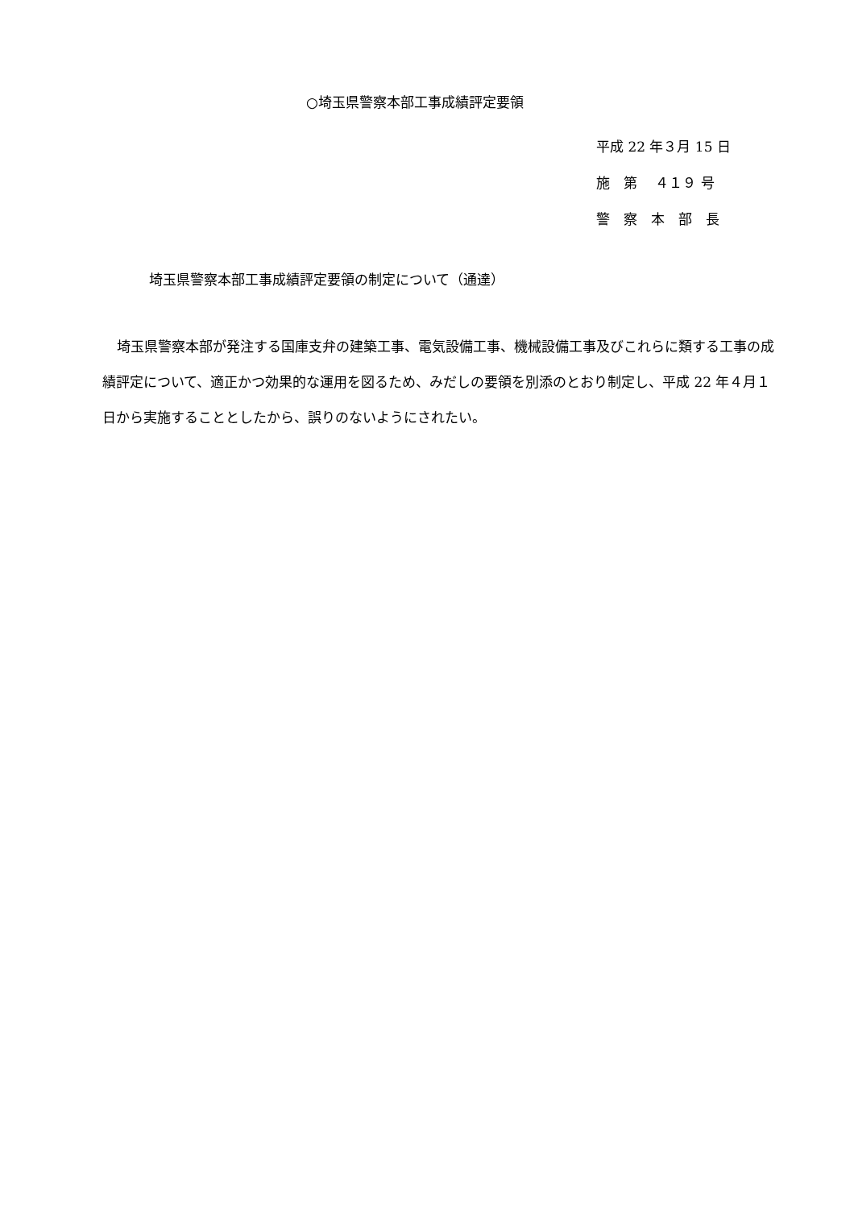○埼玉県警察本部工事成績評定要領
平成 22 年３月 15 日
施　第　 ４１９ 号
警　察　本　部　長
埼玉県警察本部工事成績評定要領の制定について（通達）
埼玉県警察本部が発注する国庫支弁の建築工事、電気設備工事、機械設備工事及びこれらに類する工事の成績評定について、適正かつ効果的な運用を図るため、みだしの要領を別添のとおり制定し、平成 22 年４月１日から実施することとしたから、誤りのないようにされたい。